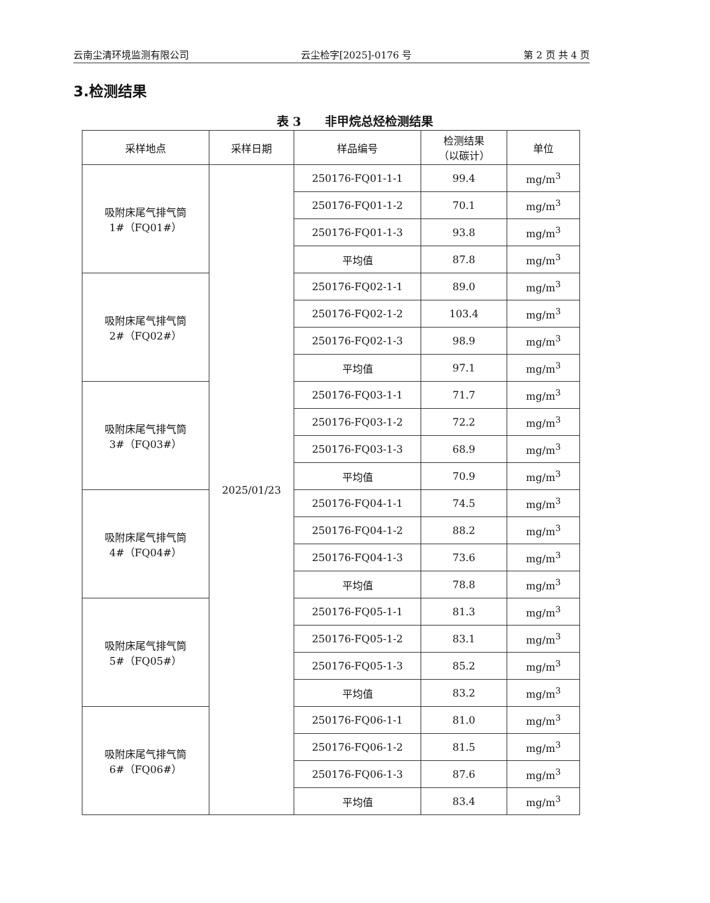云南尘清环境监测有限公司 云尘检字[2025]-0176 号 第 2 页 共 4 页
3.检测结果
表 3　　非甲烷总烃检测结果
| 采样地点 | 采样日期 | 样品编号 | 检测结果 （以碳计） | 单位 |
| --- | --- | --- | --- | --- |
| 吸附床尾气排气筒 1#（FQ01#） | 2025/01/23 | 250176-FQ01-1-1 | 99.4 | mg/m<sup>3</sup> |
| | | 250176-FQ01-1-2 | 70.1 | mg/m<sup>3</sup> |
| | | 250176-FQ01-1-3 | 93.8 | mg/m<sup>3</sup> |
| | | 平均值 | 87.8 | mg/m<sup>3</sup> |
| 吸附床尾气排气筒 2#（FQ02#） | | 250176-FQ02-1-1 | 89.0 | mg/m<sup>3</sup> |
| | | 250176-FQ02-1-2 | 103.4 | mg/m<sup>3</sup> |
| | | 250176-FQ02-1-3 | 98.9 | mg/m<sup>3</sup> |
| | | 平均值 | 97.1 | mg/m<sup>3</sup> |
| 吸附床尾气排气筒 3#（FQ03#） | | 250176-FQ03-1-1 | 71.7 | mg/m<sup>3</sup> |
| | | 250176-FQ03-1-2 | 72.2 | mg/m<sup>3</sup> |
| | | 250176-FQ03-1-3 | 68.9 | mg/m<sup>3</sup> |
| | | 平均值 | 70.9 | mg/m<sup>3</sup> |
| 吸附床尾气排气筒 4#（FQ04#） | | 250176-FQ04-1-1 | 74.5 | mg/m<sup>3</sup> |
| | | 250176-FQ04-1-2 | 88.2 | mg/m<sup>3</sup> |
| | | 250176-FQ04-1-3 | 73.6 | mg/m<sup>3</sup> |
| | | 平均值 | 78.8 | mg/m<sup>3</sup> |
| 吸附床尾气排气筒 5#（FQ05#） | | 250176-FQ05-1-1 | 81.3 | mg/m<sup>3</sup> |
| | | 250176-FQ05-1-2 | 83.1 | mg/m<sup>3</sup> |
| | | 250176-FQ05-1-3 | 85.2 | mg/m<sup>3</sup> |
| | | 平均值 | 83.2 | mg/m<sup>3</sup> |
| 吸附床尾气排气筒 6#（FQ06#） | | 250176-FQ06-1-1 | 81.0 | mg/m<sup>3</sup> |
| | | 250176-FQ06-1-2 | 81.5 | mg/m<sup>3</sup> |
| | | 250176-FQ06-1-3 | 87.6 | mg/m<sup>3</sup> |
| | | 平均值 | 83.4 | mg/m<sup>3</sup> |